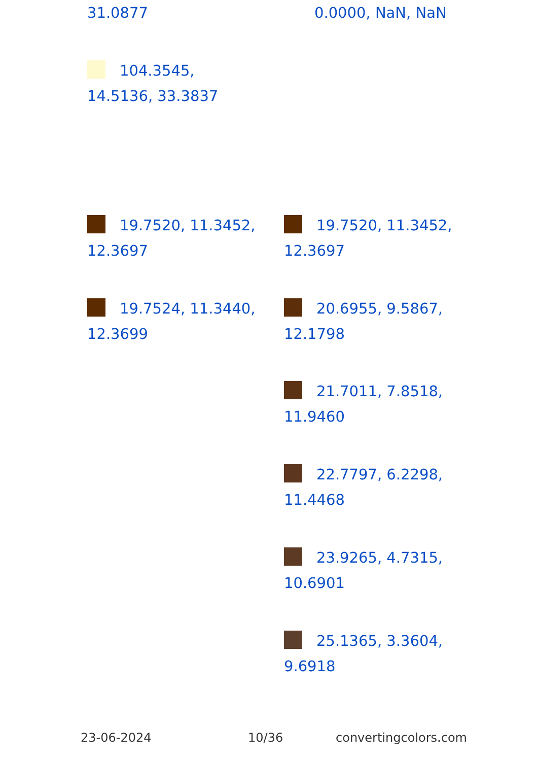31.0877 0.0000, NaN, NaN
104.3545, 14.5136, 33.3837
19.7520, 11.3452, 12.3697
19.7520, 11.3452, 12.3697
19.7524, 11.3440, 12.3699
20.6955, 9.5867, 12.1798
21.7011, 7.8518, 11.9460
22.7797, 6.2298, 11.4468
23.9265, 4.7315, 10.6901
25.1365, 3.3604, 9.6918
23-06-2024 10/36 convertingcolors.com